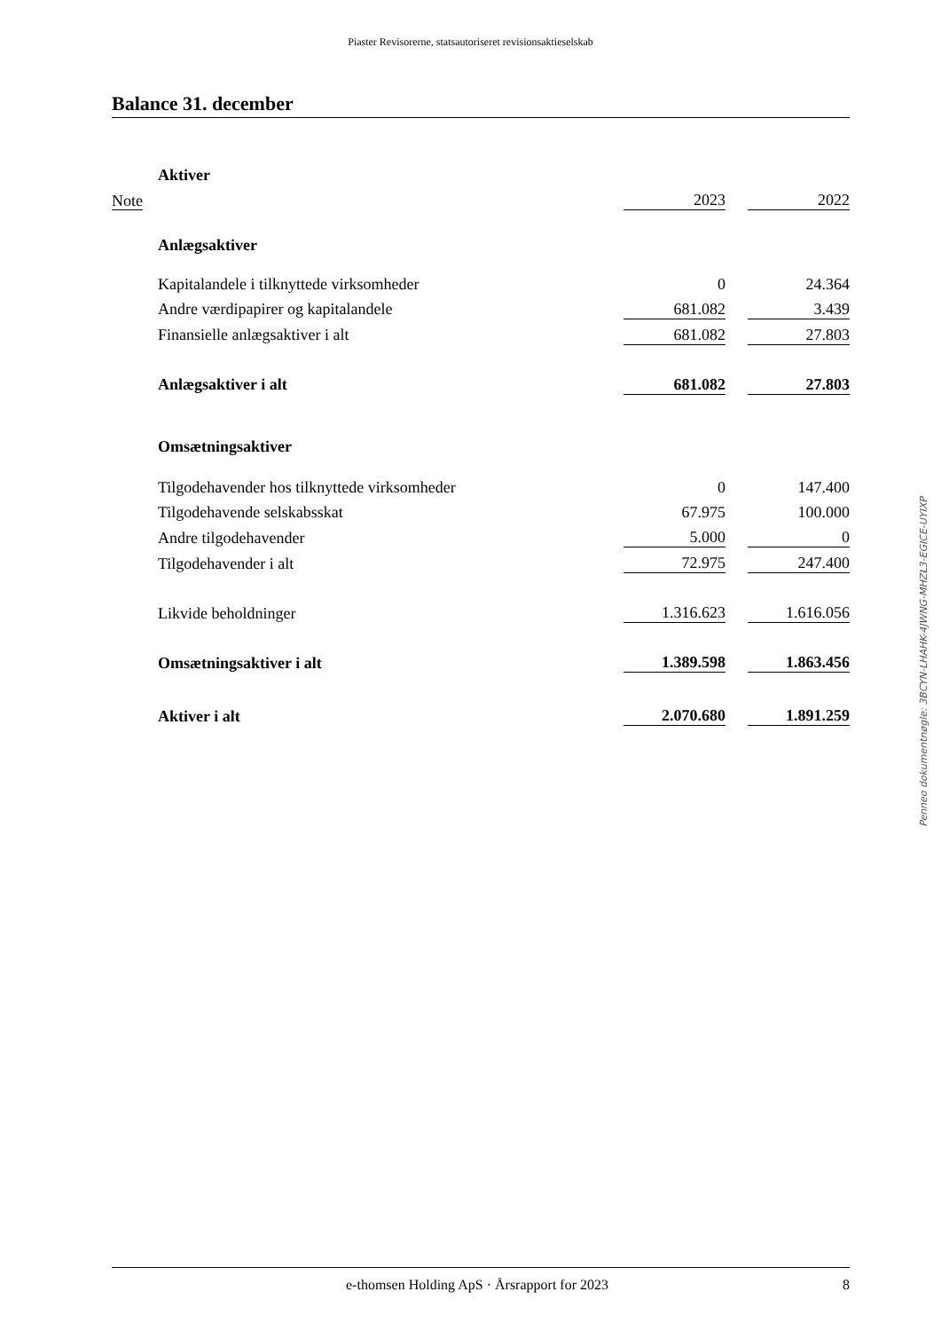Piaster Revisorerne, statsautoriseret revisionsaktieselskab
Balance 31. december
| | Aktiver | | | |
| Note | | 2023 | | 2022 |
| | Anlægsaktiver | | | |
| | Kapitalandele i tilknyttede virksomheder | 0 | | 24.364 |
| | Andre værdipapirer og kapitalandele | 681.082 | | 3.439 |
| | Finansielle anlægsaktiver i alt | 681.082 | | 27.803 |
| | Anlægsaktiver i alt | 681.082 | | 27.803 |
| | Omsætningsaktiver | | | |
| | Tilgodehavender hos tilknyttede virksomheder | 0 | | 147.400 |
| | Tilgodehavende selskabsskat | 67.975 | | 100.000 |
| | Andre tilgodehavender | 5.000 | | 0 |
| | Tilgodehavender i alt | 72.975 | | 247.400 |
| | Likvide beholdninger | 1.316.623 | | 1.616.056 |
| | Omsætningsaktiver i alt | 1.389.598 | | 1.863.456 |
| | Aktiver i alt | 2.070.680 | | 1.891.259 |
Penneo dokumentnøgle: 3BCYN-LHAHK-4JWNG-MHZL3-EGICE-UYIXP
e-thomsen Holding ApS · Årsrapport for 2023 8